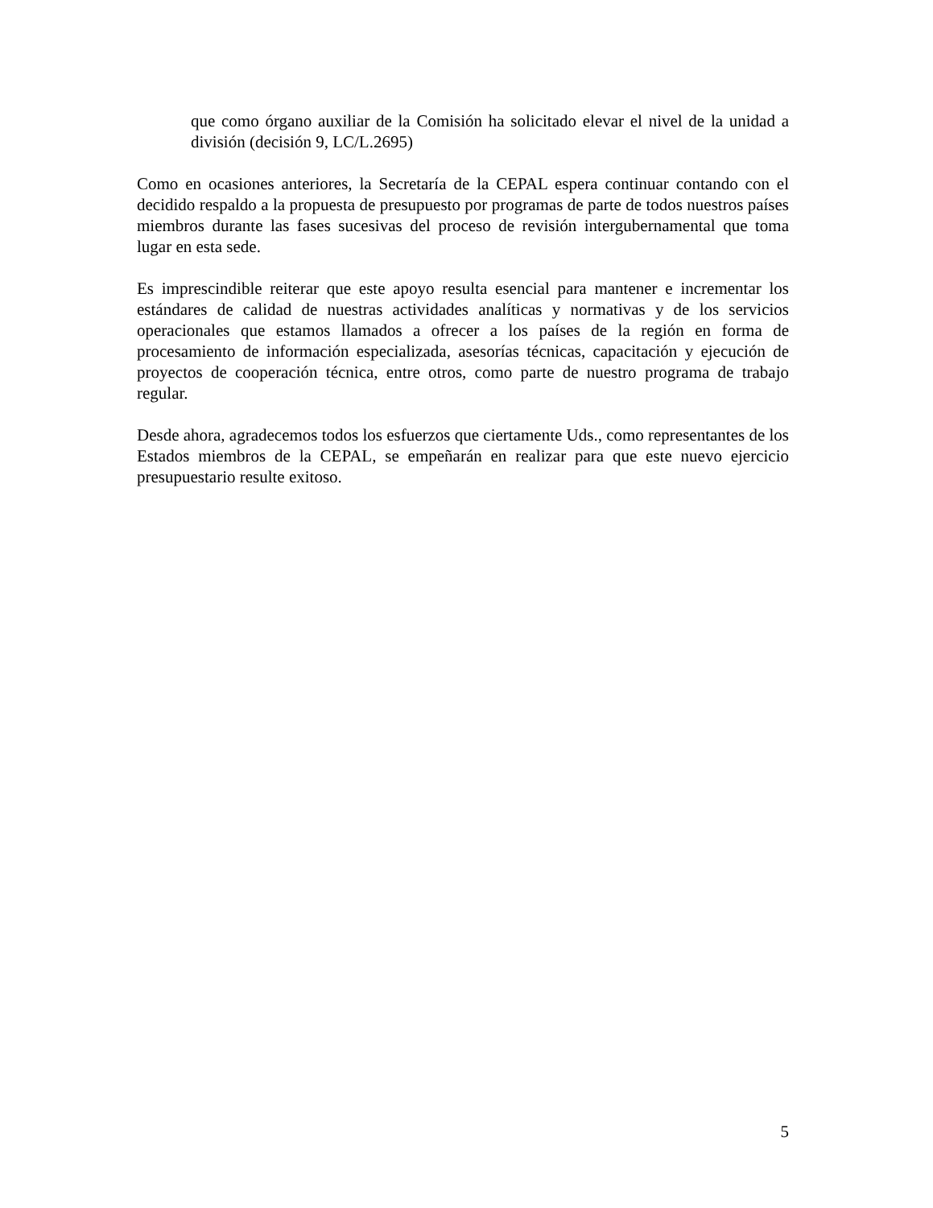que como órgano auxiliar de la Comisión ha solicitado elevar el nivel de la unidad a división (decisión 9, LC/L.2695)
Como en ocasiones anteriores, la Secretaría de la CEPAL espera continuar contando con el decidido respaldo a la propuesta de presupuesto por programas de parte de todos nuestros países miembros durante las fases sucesivas del proceso de revisión intergubernamental que toma lugar en esta sede.
Es imprescindible reiterar que este apoyo resulta esencial para mantener e incrementar los estándares de calidad de nuestras actividades analíticas y normativas y de los servicios operacionales que estamos llamados a ofrecer a los países de la región en forma de procesamiento de información especializada, asesorías técnicas, capacitación y ejecución de proyectos de cooperación técnica, entre otros, como parte de nuestro programa de trabajo regular.
Desde ahora, agradecemos todos los esfuerzos que ciertamente Uds., como representantes de los Estados miembros de la CEPAL, se empeñarán en realizar para que este nuevo ejercicio presupuestario resulte exitoso.
5